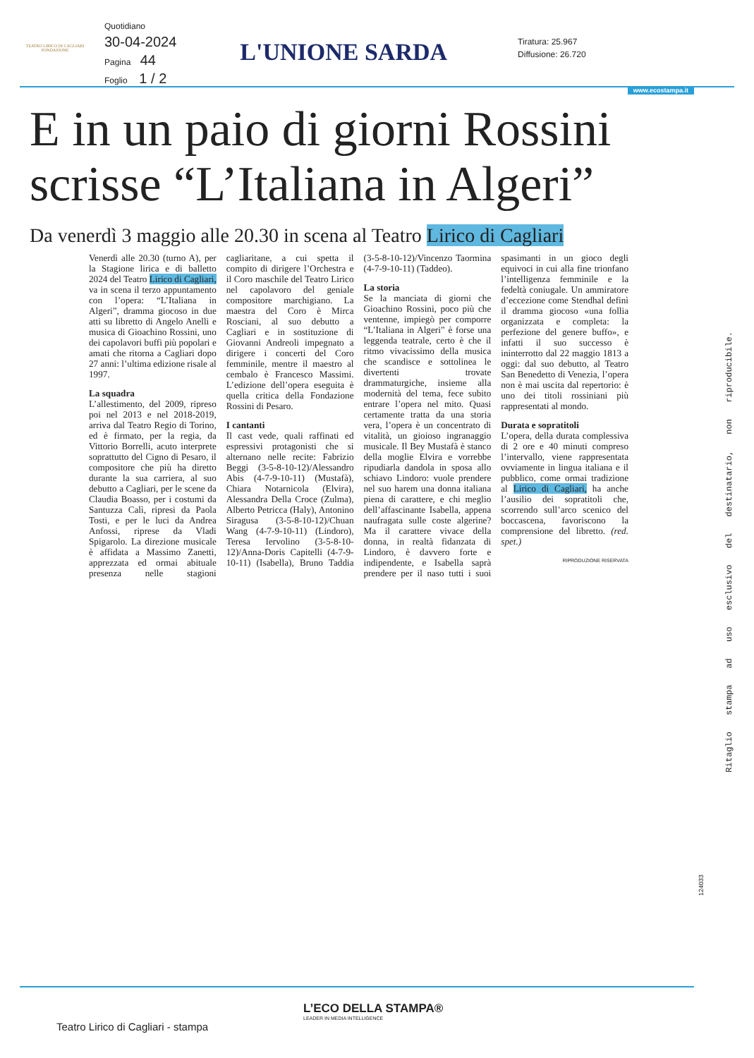TEATRO LIRICO DI CAGLIARI
FONDAZIONE
Quotidiano
30-04-2024
Pagina 44
Foglio 1 / 2
L'UNIONE SARDA
Tiratura: 25.967
Diffusione: 26.720
www.ecostampa.it
E in un paio di giorni Rossini
scrisse “L’Italiana in Algeri”
Da venerdì 3 maggio alle 20.30 in scena al Teatro Lirico di Cagliari
Venerdì alle 20.30 (turno A), per la Stagione lirica e di balletto 2024 del Teatro Lirico di Cagliari, va in scena il terzo appuntamento con l’opera: “L’Italiana in Algeri”, dramma giocoso in due atti su libretto di Angelo Anelli e musica di Gioachino Rossini, uno dei capolavori buffi più popolari e amati che ritorna a Cagliari dopo 27 anni: l’ultima edizione risale al 1997.
La squadra
L’allestimento, del 2009, ripreso poi nel 2013 e nel 2018-2019, arriva dal Teatro Regio di Torino, ed è firmato, per la regia, da Vittorio Borrelli, acuto interprete soprattutto del Cigno di Pesaro, il compositore che più ha diretto durante la sua carriera, al suo debutto a Cagliari, per le scene da Claudia Boasso, per i costumi da Santuzza Calì, ripresi da Paola Tosti, e per le luci da Andrea Anfossi, riprese da Vladi Spigarolo. La direzione musicale è affidata a Massimo Zanetti, apprezzata ed ormai abituale presenza nelle stagioni cagliaritane, a cui spetta il compito di dirigere l’Orchestra e il Coro maschile del Teatro Lirico nel capolavoro del geniale compositore marchigiano. La maestra del Coro è Mirca Rosciani, al suo debutto a Cagliari e in sostituzione di Giovanni Andreoli impegnato a dirigere i concerti del Coro femminile, mentre il maestro al cembalo è Francesco Massimi. L’edizione dell’opera eseguita è quella critica della Fondazione Rossini di Pesaro.
I cantanti
Il cast vede, quali raffinati ed espressivi protagonisti che si alternano nelle recite: Fabrizio Beggi (3-5-8-10-12)/Alessandro Abis (4-7-9-10-11) (Mustafà), Chiara Notarnicola (Elvira), Alessandra Della Croce (Zulma), Alberto Petricca (Haly), Antonino Siragusa (3-5-8-10-12)/Chuan Wang (4-7-9-10-11) (Lindoro), Teresa Iervolino (3-5-8-10-12)/Anna-Doris Capitelli (4-7-9-10-11) (Isabella), Bruno Taddia (3-5-8-10-12)/Vincenzo Taormina (4-7-9-10-11) (Taddeo).
La storia
Se la manciata di giorni che Gioachino Rossini, poco più che ventenne, impiegò per comporre “L’Italiana in Algeri” è forse una leggenda teatrale, certo è che il ritmo vivacissimo della musica che scandisce e sottolinea le divertenti trovate drammaturgiche, insieme alla modernità del tema, fece subito entrare l’opera nel mito. Quasi certamente tratta da una storia vera, l’opera è un concentrato di vitalità, un gioioso ingranaggio musicale. Il Bey Mustafà è stanco della moglie Elvira e vorrebbe ripudiarla dandola in sposa allo schiavo Lindoro: vuole prendere nel suo harem una donna italiana piena di carattere, e chi meglio dell’affascinante Isabella, appena naufragata sulle coste algerine? Ma il carattere vivace della donna, in realtà fidanzata di Lindoro, è davvero forte e indipendente, e Isabella saprà prendere per il naso tutti i suoi spasimanti in un gioco degli equivoci in cui alla fine trionfano l’intelligenza femminile e la fedeltà coniugale. Un ammiratore d’eccezione come Stendhal definì il dramma giocoso «una follia organizzata e completa: la perfezione del genere buffo», e infatti il suo successo è ininterrotto dal 22 maggio 1813 a oggi: dal suo debutto, al Teatro San Benedetto di Venezia, l’opera non è mai uscita dal repertorio: è uno dei titoli rossiniani più rappresentati al mondo.
Durata e sopratitoli
L’opera, della durata complessiva di 2 ore e 40 minuti compreso l’intervallo, viene rappresentata ovviamente in lingua italiana e il pubblico, come ormai tradizione al Lirico di Cagliari, ha anche l’ausilio dei sopratitoli che, scorrendo sull’arco scenico del boccascena, favoriscono la comprensione del libretto. (red. spet.)
RIPRODUZIONE RISERVATA
Ritaglio stampa ad uso esclusivo del destinatario, non riproducibile.
124033
L’ECO DELLA STAMPA®
LEADER IN MEDIA INTELLIGENCE
Teatro Lirico di Cagliari - stampa